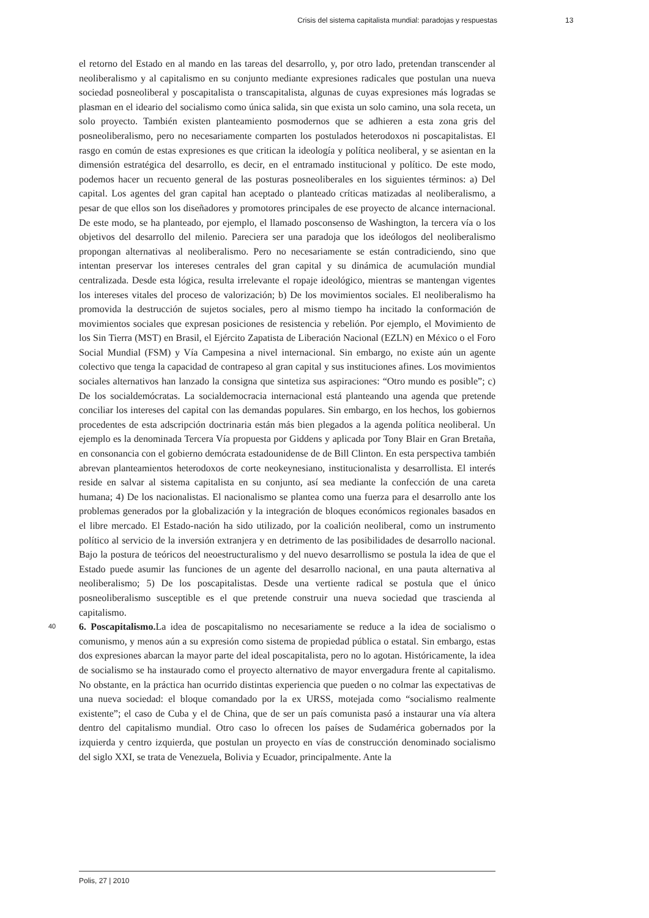Crisis del sistema capitalista mundial: paradojas y respuestas 13
el retorno del Estado en al mando en las tareas del desarrollo, y, por otro lado, pretendan transcender al neoliberalismo y al capitalismo en su conjunto mediante expresiones radicales que postulan una nueva sociedad posneoliberal y poscapitalista o transcapitalista, algunas de cuyas expresiones más logradas se plasman en el ideario del socialismo como única salida, sin que exista un solo camino, una sola receta, un solo proyecto. También existen planteamiento posmodernos que se adhieren a esta zona gris del posneoliberalismo, pero no necesariamente comparten los postulados heterodoxos ni poscapitalistas. El rasgo en común de estas expresiones es que critican la ideología y política neoliberal, y se asientan en la dimensión estratégica del desarrollo, es decir, en el entramado institucional y político. De este modo, podemos hacer un recuento general de las posturas posneoliberales en los siguientes términos: a) Del capital. Los agentes del gran capital han aceptado o planteado críticas matizadas al neoliberalismo, a pesar de que ellos son los diseñadores y promotores principales de ese proyecto de alcance internacional. De este modo, se ha planteado, por ejemplo, el llamado posconsenso de Washington, la tercera vía o los objetivos del desarrollo del milenio. Pareciera ser una paradoja que los ideólogos del neoliberalismo propongan alternativas al neoliberalismo. Pero no necesariamente se están contradiciendo, sino que intentan preservar los intereses centrales del gran capital y su dinámica de acumulación mundial centralizada. Desde esta lógica, resulta irrelevante el ropaje ideológico, mientras se mantengan vigentes los intereses vitales del proceso de valorización; b) De los movimientos sociales. El neoliberalismo ha promovida la destrucción de sujetos sociales, pero al mismo tiempo ha incitado la conformación de movimientos sociales que expresan posiciones de resistencia y rebelión. Por ejemplo, el Movimiento de los Sin Tierra (MST) en Brasil, el Ejército Zapatista de Liberación Nacional (EZLN) en México o el Foro Social Mundial (FSM) y Vía Campesina a nivel internacional. Sin embargo, no existe aún un agente colectivo que tenga la capacidad de contrapeso al gran capital y sus instituciones afines. Los movimientos sociales alternativos han lanzado la consigna que sintetiza sus aspiraciones: “Otro mundo es posible”; c) De los socialdemócratas. La socialdemocracia internacional está planteando una agenda que pretende conciliar los intereses del capital con las demandas populares. Sin embargo, en los hechos, los gobiernos procedentes de esta adscripción doctrinaria están más bien plegados a la agenda política neoliberal. Un ejemplo es la denominada Tercera Vía propuesta por Giddens y aplicada por Tony Blair en Gran Bretaña, en consonancia con el gobierno demócrata estadounidense de de Bill Clinton. En esta perspectiva también abrevan planteamientos heterodoxos de corte neokeynesiano, institucionalista y desarrollista. El interés reside en salvar al sistema capitalista en su conjunto, así sea mediante la confección de una careta humana; 4) De los nacionalistas. El nacionalismo se plantea como una fuerza para el desarrollo ante los problemas generados por la globalización y la integración de bloques económicos regionales basados en el libre mercado. El Estado-nación ha sido utilizado, por la coalición neoliberal, como un instrumento político al servicio de la inversión extranjera y en detrimento de las posibilidades de desarrollo nacional. Bajo la postura de teóricos del neoestructuralismo y del nuevo desarrollismo se postula la idea de que el Estado puede asumir las funciones de un agente del desarrollo nacional, en una pauta alternativa al neoliberalismo; 5) De los poscapitalistas. Desde una vertiente radical se postula que el único posneoliberalismo susceptible es el que pretende construir una nueva sociedad que trascienda al capitalismo.
40 6. Poscapitalismo. La idea de poscapitalismo no necesariamente se reduce a la idea de socialismo o comunismo, y menos aún a su expresión como sistema de propiedad pública o estatal. Sin embargo, estas dos expresiones abarcan la mayor parte del ideal poscapitalista, pero no lo agotan. Históricamente, la idea de socialismo se ha instaurado como el proyecto alternativo de mayor envergadura frente al capitalismo. No obstante, en la práctica han ocurrido distintas experiencia que pueden o no colmar las expectativas de una nueva sociedad: el bloque comandado por la ex URSS, motejada como “socialismo realmente existente”; el caso de Cuba y el de China, que de ser un país comunista pasó a instaurar una vía altera dentro del capitalismo mundial. Otro caso lo ofrecen los países de Sudamérica gobernados por la izquierda y centro izquierda, que postulan un proyecto en vías de construcción denominado socialismo del siglo XXI, se trata de Venezuela, Bolivia y Ecuador, principalmente. Ante la
Polis, 27 | 2010